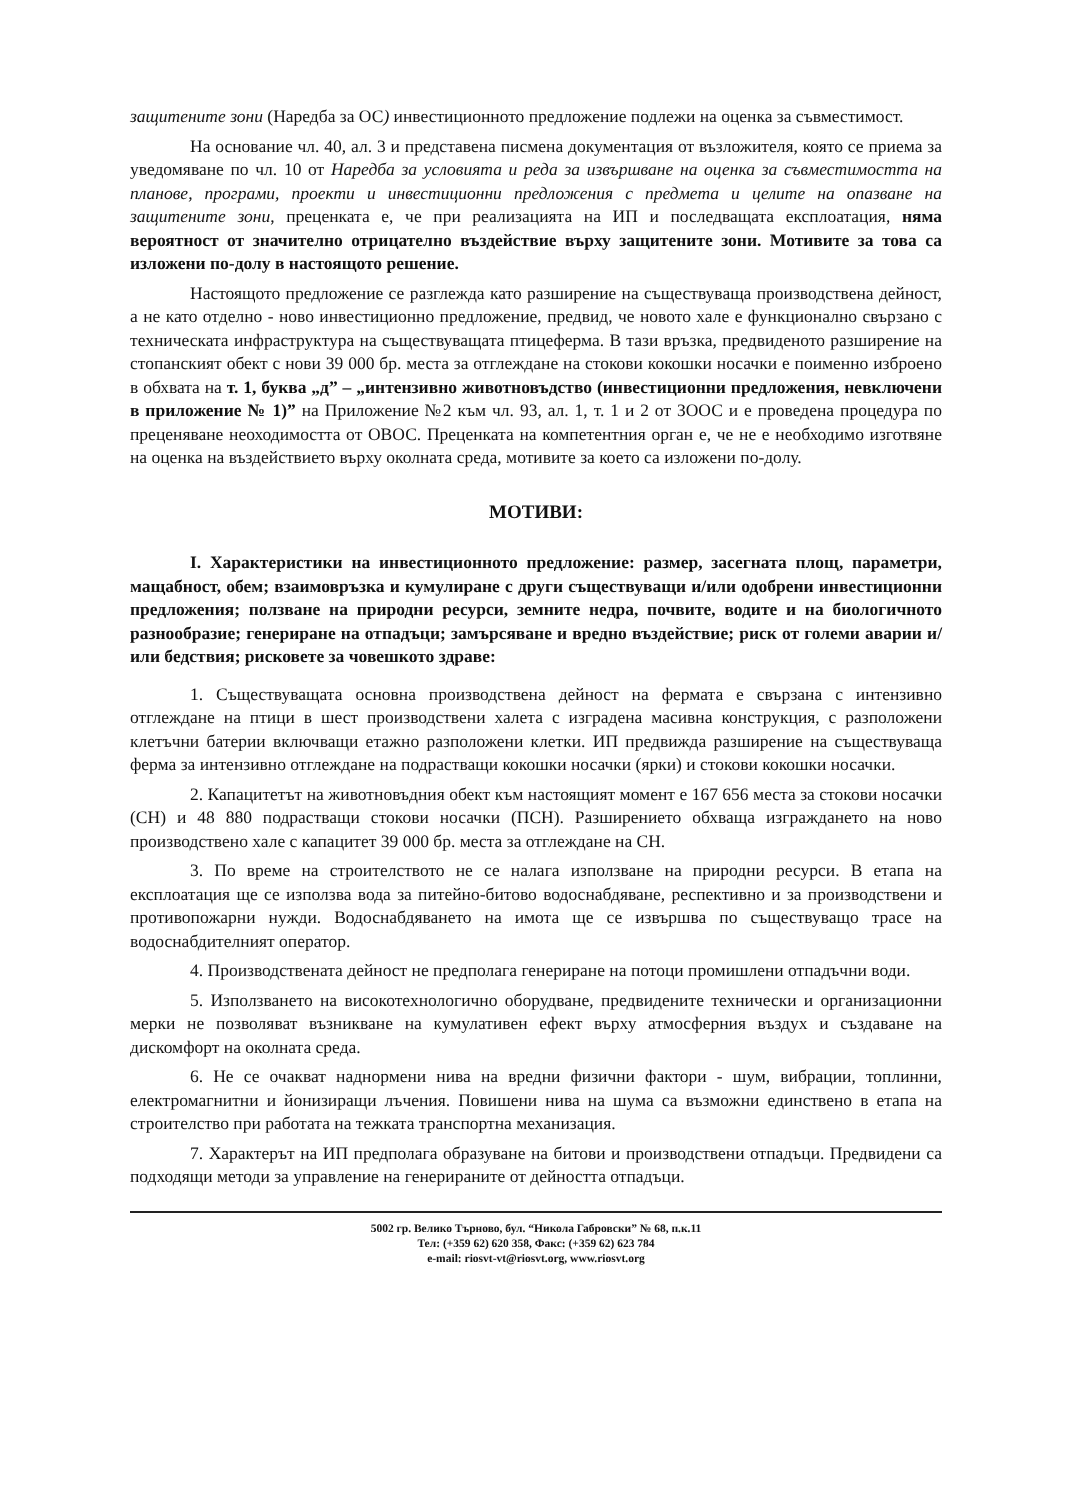защитените зони (Наредба за ОС) инвестиционното предложение подлежи на оценка за съвместимост.
На основание чл. 40, ал. 3 и представена писмена документация от възложителя, която се приема за уведомяване по чл. 10 от Наредба за условията и реда за извършване на оценка за съвместимостта на планове, програми, проекти и инвестиционни предложения с предмета и целите на опазване на защитените зони, преценката е, че при реализацията на ИП и последващата експлоатация, няма вероятност от значително отрицателно въздействие върху защитените зони. Мотивите за това са изложени по-долу в настоящото решение.
Настоящото предложение се разглежда като разширение на съществуваща производствена дейност, а не като отделно - ново инвестиционно предложение, предвид, че новото хале е функционално свързано с техническата инфраструктура на съществуващата птицеферма. В тази връзка, предвиденото разширение на стопанският обект с нови 39 000 бр. места за отглеждане на стокови кокошки носачки е поименно изброено в обхвата на т. 1, буква „д” – „интензивно животновъдство (инвестиционни предложения, невключени в приложение № 1)” на Приложение №2 към чл. 93, ал. 1, т. 1 и 2 от ЗООС и е проведена процедура по преценяване неоходимостта от ОВОС. Преценката на компетентния орган е, че не е необходимо изготвяне на оценка на въздействието върху околната среда, мотивите за което са изложени по-долу.
МОТИВИ:
I. Характеристики на инвестиционното предложение: размер, засегната площ, параметри, мащабност, обем; взаимовръзка и кумулиране с други съществуващи и/или одобрени инвестиционни предложения; ползване на природни ресурси, земните недра, почвите, водите и на биологичното разнообразие; генериране на отпадъци; замърсяване и вредно въздействие; риск от големи аварии и/или бедствия; рисковете за човешкото здраве:
1. Съществуващата основна производствена дейност на фермата е свързана с интензивно отглеждане на птици в шест производствени халета с изградена масивна конструкция, с разположени клетъчни батерии включващи етажно разположени клетки. ИП предвижда разширение на съществуваща ферма за интензивно отглеждане на подрастващи кокошки носачки (ярки) и стокови кокошки носачки.
2. Капацитетът на животновъдния обект към настоящият момент е 167 656 места за стокови носачки (СН) и 48 880 подрастващи стокови носачки (ПСН). Разширението обхваща изграждането на ново производствено хале с капацитет 39 000 бр. места за отглеждане на СН.
3. По време на строителството не се налага използване на природни ресурси. В етапа на експлоатация ще се използва вода за питейно-битово водоснабдяване, респективно и за производствени и противопожарни нужди. Водоснабдяването на имота ще се извършва по съществуващо трасе на водоснабдителният оператор.
4. Производствената дейност не предполага генериране на потоци промишлени отпадъчни води.
5. Използването на високотехнологично оборудване, предвидените технически и организационни мерки не позволяват възникване на кумулативен ефект върху атмосферния въздух и създаване на дискомфорт на околната среда.
6. Не се очакват наднормени нива на вредни физични фактори - шум, вибрации, топлинни, електромагнитни и йонизиращи лъчения. Повишени нива на шума са възможни единствено в етапа на строителство при работата на тежката транспортна механизация.
7. Характерът на ИП предполага образуване на битови и производствени отпадъци. Предвидени са подходящи методи за управление на генерираните от дейността отпадъци.
5002 гр. Велико Търново, бул. “Никола Габровски” № 68, п.к.11
Тел: (+359 62) 620 358, Факс: (+359 62) 623 784
e-mail: riosvt-vt@riosvt.org, www.riosvt.org